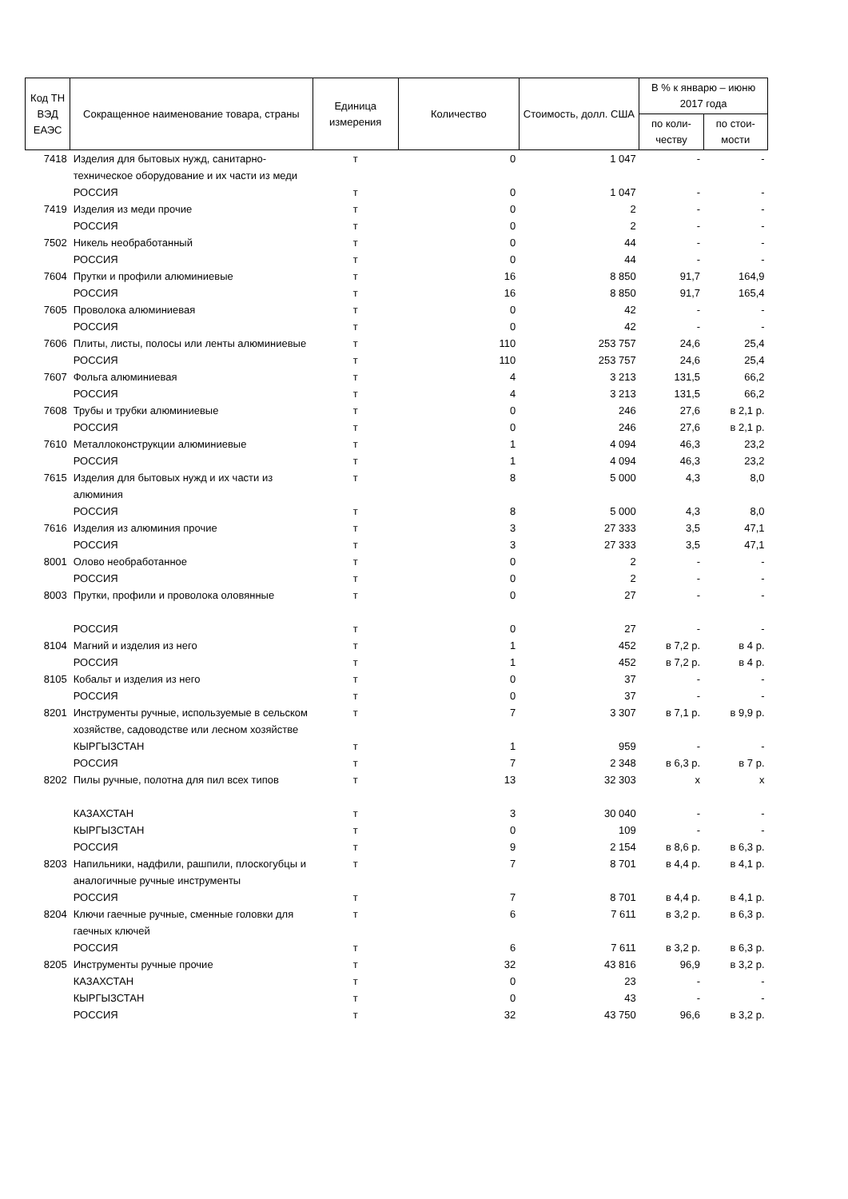| Код ТН ВЭД ЕАЭС | Сокращенное наименование товара, страны | Единица измерения | Количество | Стоимость, долл. США | В % к январю – июню 2017 года | |
| --- | --- | --- | --- | --- | --- | --- |
| | | | | | по коли-честву | по стои-мости |
| 7418 | Изделия для бытовых нужд, санитарно-техническое оборудование и их части из меди | т | 0 | 1 047 | - | - |
| | РОССИЯ | т | 0 | 1 047 | - | - |
| 7419 | Изделия из меди прочие | т | 0 | 2 | - | - |
| | РОССИЯ | т | 0 | 2 | - | - |
| 7502 | Никель необработанный | т | 0 | 44 | - | - |
| | РОССИЯ | т | 0 | 44 | - | - |
| 7604 | Прутки и профили алюминиевые | т | 16 | 8 850 | 91,7 | 164,9 |
| | РОССИЯ | т | 16 | 8 850 | 91,7 | 165,4 |
| 7605 | Проволока алюминиевая | т | 0 | 42 | - | - |
| | РОССИЯ | т | 0 | 42 | - | - |
| 7606 | Плиты, листы, полосы или ленты алюминиевые | т | 110 | 253 757 | 24,6 | 25,4 |
| | РОССИЯ | т | 110 | 253 757 | 24,6 | 25,4 |
| 7607 | Фольга алюминиевая | т | 4 | 3 213 | 131,5 | 66,2 |
| | РОССИЯ | т | 4 | 3 213 | 131,5 | 66,2 |
| 7608 | Трубы и трубки алюминиевые | т | 0 | 246 | 27,6 | в 2,1 р. |
| | РОССИЯ | т | 0 | 246 | 27,6 | в 2,1 р. |
| 7610 | Металлоконструкции алюминиевые | т | 1 | 4 094 | 46,3 | 23,2 |
| | РОССИЯ | т | 1 | 4 094 | 46,3 | 23,2 |
| 7615 | Изделия для бытовых нужд и их части из алюминия | т | 8 | 5 000 | 4,3 | 8,0 |
| | РОССИЯ | т | 8 | 5 000 | 4,3 | 8,0 |
| 7616 | Изделия из алюминия прочие | т | 3 | 27 333 | 3,5 | 47,1 |
| | РОССИЯ | т | 3 | 27 333 | 3,5 | 47,1 |
| 8001 | Олово необработанное | т | 0 | 2 | - | - |
| | РОССИЯ | т | 0 | 2 | - | - |
| 8003 | Прутки, профили и проволока оловянные | т | 0 | 27 | - | - |
| | РОССИЯ | т | 0 | 27 | - | - |
| 8104 | Магний и изделия из него | т | 1 | 452 | в 7,2 р. | в 4 р. |
| | РОССИЯ | т | 1 | 452 | в 7,2 р. | в 4 р. |
| 8105 | Кобальт и изделия из него | т | 0 | 37 | - | - |
| | РОССИЯ | т | 0 | 37 | - | - |
| 8201 | Инструменты ручные, используемые в сельском хозяйстве, садоводстве или лесном хозяйстве | т | 7 | 3 307 | в 7,1 р. | в 9,9 р. |
| | КЫРГЫЗСТАН | т | 1 | 959 | - | - |
| | РОССИЯ | т | 7 | 2 348 | в 6,3 р. | в 7 р. |
| 8202 | Пилы ручные, полотна для пил всех типов | т | 13 | 32 303 | х | х |
| | КАЗАХСТАН | т | 3 | 30 040 | - | - |
| | КЫРГЫЗСТАН | т | 0 | 109 | - | - |
| | РОССИЯ | т | 9 | 2 154 | в 8,6 р. | в 6,3 р. |
| 8203 | Напильники, надфили, рашпили, плоскогубцы и аналогичные ручные инструменты | т | 7 | 8 701 | в 4,4 р. | в 4,1 р. |
| | РОССИЯ | т | 7 | 8 701 | в 4,4 р. | в 4,1 р. |
| 8204 | Ключи гаечные ручные, сменные головки для гаечных ключей | т | 6 | 7 611 | в 3,2 р. | в 6,3 р. |
| | РОССИЯ | т | 6 | 7 611 | в 3,2 р. | в 6,3 р. |
| 8205 | Инструменты ручные прочие | т | 32 | 43 816 | 96,9 | в 3,2 р. |
| | КАЗАХСТАН | т | 0 | 23 | - | - |
| | КЫРГЫЗСТАН | т | 0 | 43 | - | - |
| | РОССИЯ | т | 32 | 43 750 | 96,6 | в 3,2 р. |